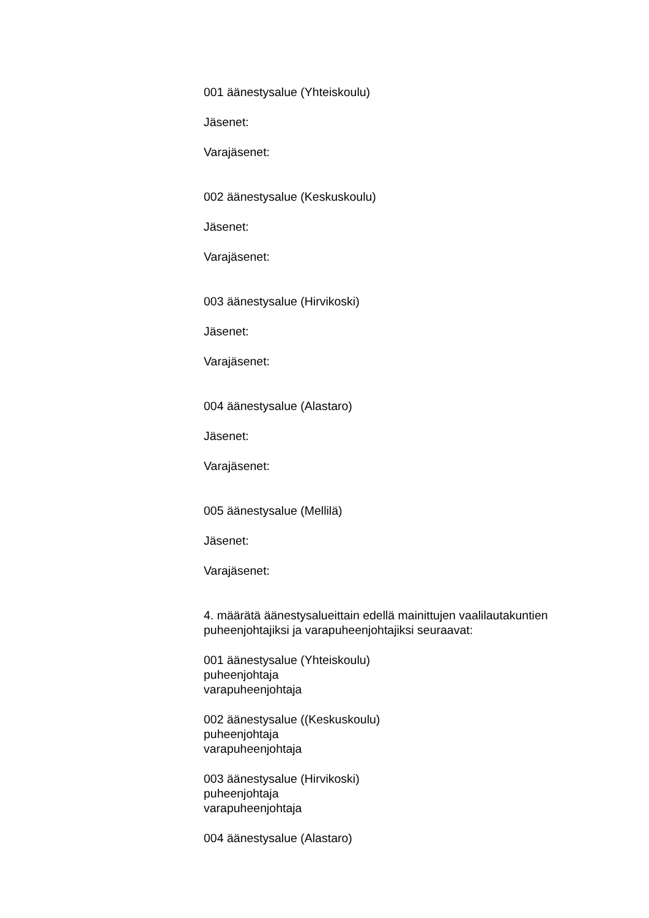001 äänestysalue (Yhteiskoulu)
Jäsenet:
Varajäsenet:
002 äänestysalue (Keskuskoulu)
Jäsenet:
Varajäsenet:
003 äänestysalue (Hirvikoski)
Jäsenet:
Varajäsenet:
004 äänestysalue (Alastaro)
Jäsenet:
Varajäsenet:
005 äänestysalue (Mellilä)
Jäsenet:
Varajäsenet:
4. määrätä äänestysalueittain edellä mainittujen vaalilautakuntien puheenjohtajiksi ja varapuheenjohtajiksi seuraavat:
001 äänestysalue (Yhteiskoulu)
puheenjohtaja
varapuheenjohtaja
002 äänestysalue ((Keskuskoulu)
puheenjohtaja
varapuheenjohtaja
003 äänestysalue (Hirvikoski)
puheenjohtaja
varapuheenjohtaja
004 äänestysalue (Alastaro)